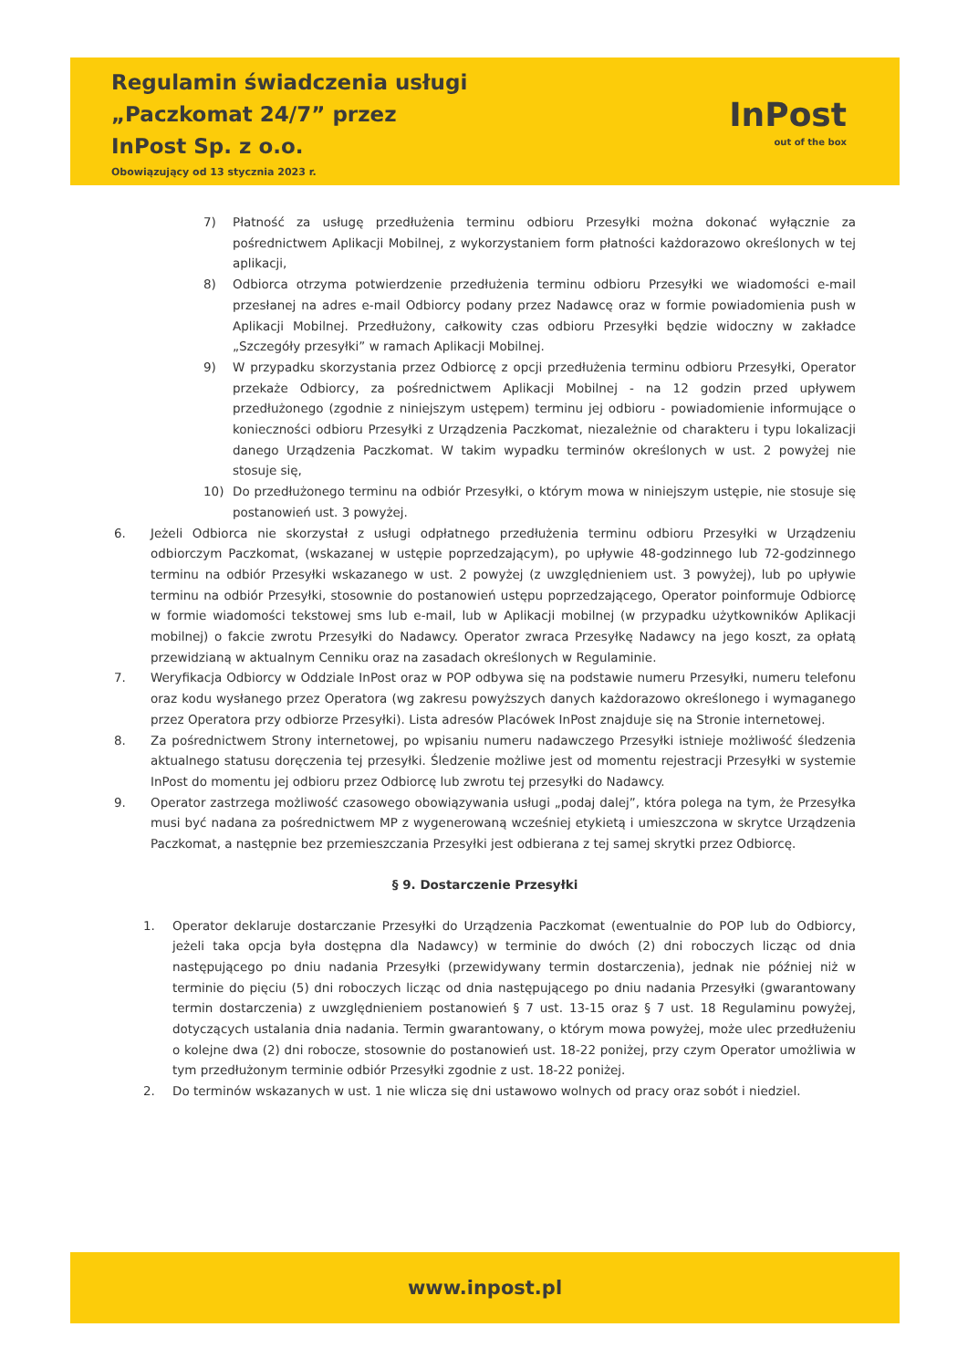Regulamin świadczenia usługi
„Paczkomat 24/7” przez
InPost Sp. z o.o.
Obowiązujący od 13 stycznia 2023 r.
InPost
out of the box
7) Płatność za usługę przedłużenia terminu odbioru Przesyłki można dokonać wyłącznie za pośrednictwem Aplikacji Mobilnej, z wykorzystaniem form płatności każdorazowo określonych w tej aplikacji,
8) Odbiorca otrzyma potwierdzenie przedłużenia terminu odbioru Przesyłki we wiadomości e-mail przesłanej na adres e-mail Odbiorcy podany przez Nadawcę oraz w formie powiadomienia push w Aplikacji Mobilnej. Przedłużony, całkowity czas odbioru Przesyłki będzie widoczny w zakładce „Szczegóły przesyłki” w ramach Aplikacji Mobilnej.
9) W przypadku skorzystania przez Odbiorcę z opcji przedłużenia terminu odbioru Przesyłki, Operator przekaże Odbiorcy, za pośrednictwem Aplikacji Mobilnej - na 12 godzin przed upływem przedłużonego (zgodnie z niniejszym ustępem) terminu jej odbioru - powiadomienie informujące o konieczności odbioru Przesyłki z Urządzenia Paczkomat, niezależnie od charakteru i typu lokalizacji danego Urządzenia Paczkomat. W takim wypadku terminów określonych w ust. 2 powyżej nie stosuje się,
10) Do przedłużonego terminu na odbiór Przesyłki, o którym mowa w niniejszym ustępie, nie stosuje się postanowień ust. 3 powyżej.
6. Jeżeli Odbiorca nie skorzystał z usługi odpłatnego przedłużenia terminu odbioru Przesyłki w Urządzeniu odbiorczym Paczkomat, (wskazanej w ustępie poprzedzającym), po upływie 48-godzinnego lub 72-godzinnego terminu na odbiór Przesyłki wskazanego w ust. 2 powyżej (z uwzględnieniem ust. 3 powyżej), lub po upływie terminu na odbiór Przesyłki, stosownie do postanowień ustępu poprzedzającego, Operator poinformuje Odbiorcę w formie wiadomości tekstowej sms lub e-mail, lub w Aplikacji mobilnej (w przypadku użytkowników Aplikacji mobilnej) o fakcie zwrotu Przesyłki do Nadawcy. Operator zwraca Przesyłkę Nadawcy na jego koszt, za opłatą przewidzianą w aktualnym Cenniku oraz na zasadach określonych w Regulaminie.
7. Weryfikacja Odbiorcy w Oddziale InPost oraz w POP odbywa się na podstawie numeru Przesyłki, numeru telefonu oraz kodu wysłanego przez Operatora (wg zakresu powyższych danych każdorazowo określonego i wymaganego przez Operatora przy odbiorze Przesyłki). Lista adresów Placówek InPost znajduje się na Stronie internetowej.
8. Za pośrednictwem Strony internetowej, po wpisaniu numeru nadawczego Przesyłki istnieje możliwość śledzenia aktualnego statusu doręczenia tej przesyłki. Śledzenie możliwe jest od momentu rejestracji Przesyłki w systemie InPost do momentu jej odbioru przez Odbiorcę lub zwrotu tej przesyłki do Nadawcy.
9. Operator zastrzega możliwość czasowego obowiązywania usługi „podaj dalej”, która polega na tym, że Przesyłka musi być nadana za pośrednictwem MP z wygenerowaną wcześniej etykietą i umieszczona w skrytce Urządzenia Paczkomat, a następnie bez przemieszczania Przesyłki jest odbierana z tej samej skrytki przez Odbiorcę.
§ 9. Dostarczenie Przesyłki
1. Operator deklaruje dostarczanie Przesyłki do Urządzenia Paczkomat (ewentualnie do POP lub do Odbiorcy, jeżeli taka opcja była dostępna dla Nadawcy) w terminie do dwóch (2) dni roboczych licząc od dnia następującego po dniu nadania Przesyłki (przewidywany termin dostarczenia), jednak nie później niż w terminie do pięciu (5) dni roboczych licząc od dnia następującego po dniu nadania Przesyłki (gwarantowany termin dostarczenia) z uwzględnieniem postanowień § 7 ust. 13-15 oraz § 7 ust. 18 Regulaminu powyżej, dotyczących ustalania dnia nadania. Termin gwarantowany, o którym mowa powyżej, może ulec przedłużeniu o kolejne dwa (2) dni robocze, stosownie do postanowień ust. 18-22 poniżej, przy czym Operator umożliwia w tym przedłużonym terminie odbiór Przesyłki zgodnie z ust. 18-22 poniżej.
2. Do terminów wskazanych w ust. 1 nie wlicza się dni ustawowo wolnych od pracy oraz sobót i niedziel.
www.inpost.pl